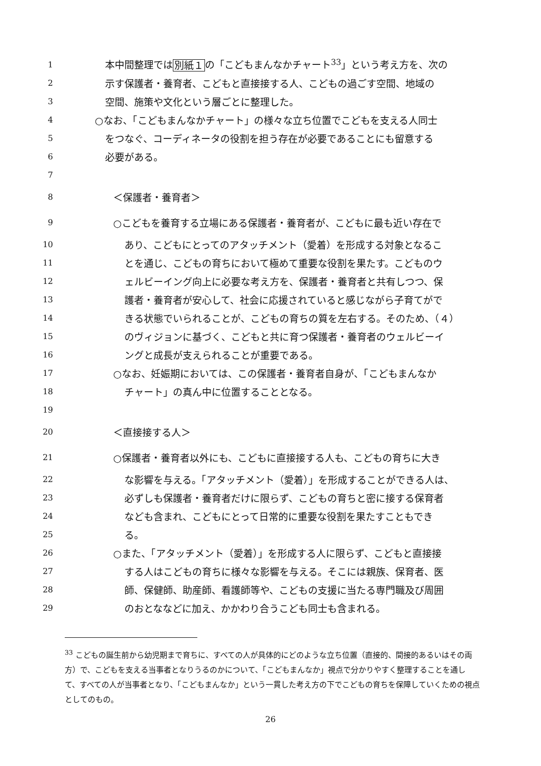1 本中間整理では別紙１の「こどもまんなかチャート<sup>33</sup>」という考え方を、次の
2 示す保護者・養育者、こどもと直接接する人、こどもの過ごす空間、地域の
3 空間、施策や文化という層ごとに整理した。
4 ○なお、「こどもまんなかチャート」の様々な立ち位置でこどもを支える人同士
5 をつなぐ、コーディネータの役割を担う存在が必要であることにも留意する
6 必要がある。
7
8 ＜保護者・養育者＞
9 ○こどもを養育する立場にある保護者・養育者が、こどもに最も近い存在で
10 あり、こどもにとってのアタッチメント（愛着）を形成する対象となるこ
11 とを通じ、こどもの育ちにおいて極めて重要な役割を果たす。こどものウ
12 ェルビーイング向上に必要な考え方を、保護者・養育者と共有しつつ、保
13 護者・養育者が安心して、社会に応援されていると感じながら子育てがで
14 きる状態でいられることが、こどもの育ちの質を左右する。そのため、（４）
15 のヴィジョンに基づく、こどもと共に育つ保護者・養育者のウェルビーイ
16 ングと成長が支えられることが重要である。
17 ○なお、妊娠期においては、この保護者・養育者自身が、「こどもまんなか
18 チャート」の真ん中に位置することとなる。
19
20 ＜直接接する人＞
21 ○保護者・養育者以外にも、こどもに直接接する人も、こどもの育ちに大き
22 な影響を与える。「アタッチメント（愛着）」を形成することができる人は、
23 必ずしも保護者・養育者だけに限らず、こどもの育ちと密に接する保育者
24 なども含まれ、こどもにとって日常的に重要な役割を果たすこともでき
25 る。
26 ○また、「アタッチメント（愛着）」を形成する人に限らず、こどもと直接接
27 する人はこどもの育ちに様々な影響を与える。そこには親族、保育者、医
28 師、保健師、助産師、看護師等や、こどもの支援に当たる専門職及び周囲
29 のおとななどに加え、かかわり合うこども同士も含まれる。
<sup>33</sup> こどもの誕生前から幼児期まで育ちに、すべての人が具体的にどのような立ち位置（直接的、間接的あるいはその両方）で、こどもを支える当事者となりうるのかについて、「こどもまんなか」視点で分かりやすく整理することを通して、すべての人が当事者となり、「こどもまんなか」という一貫した考え方の下でこどもの育ちを保障していくための視点としてのもの。
26